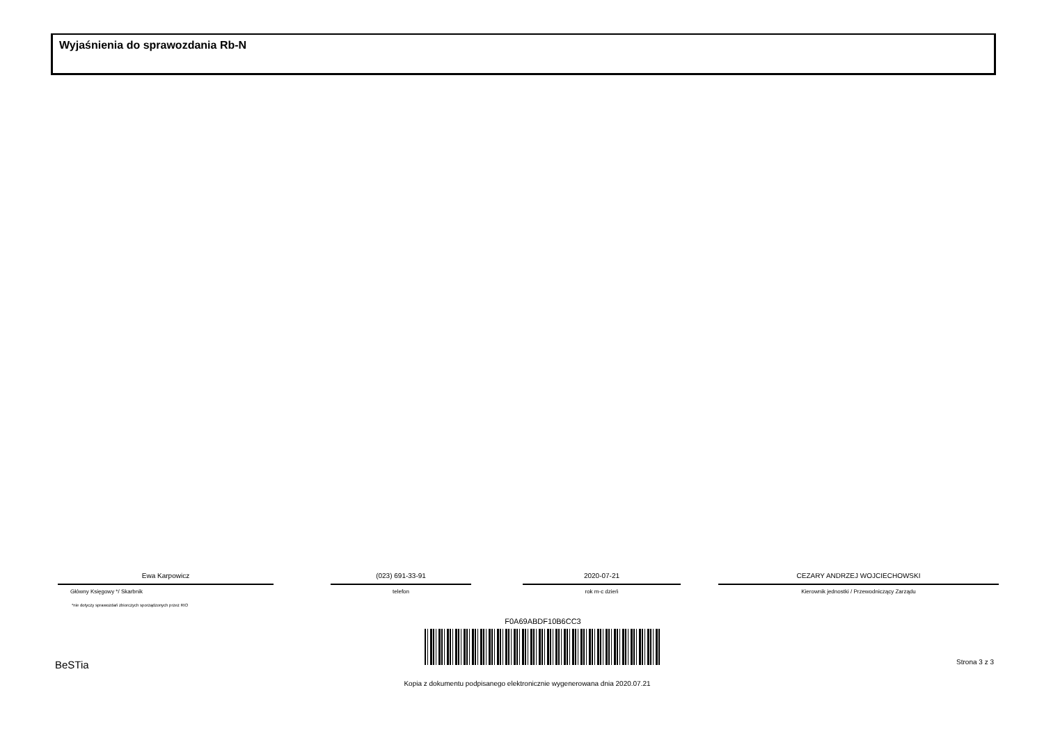Wyjaśnienia do sprawozdania Rb-N
Ewa Karpowicz
Główny Księgowy */ Skarbnik
*nie dotyczy sprawozdań zbiorczych sporządzonych przez RIO
(023) 691-33-91
telefon
2020-07-21
rok m-c dzień
CEZARY ANDRZEJ WOJCIECHOWSKI
Kierownik jednostki / Przewodniczący Zarządu
F0A69ABDF10B6CC3
BeSTia Strona 3 z 3
Kopia z dokumentu podpisanego elektronicznie wygenerowana dnia 2020.07.21